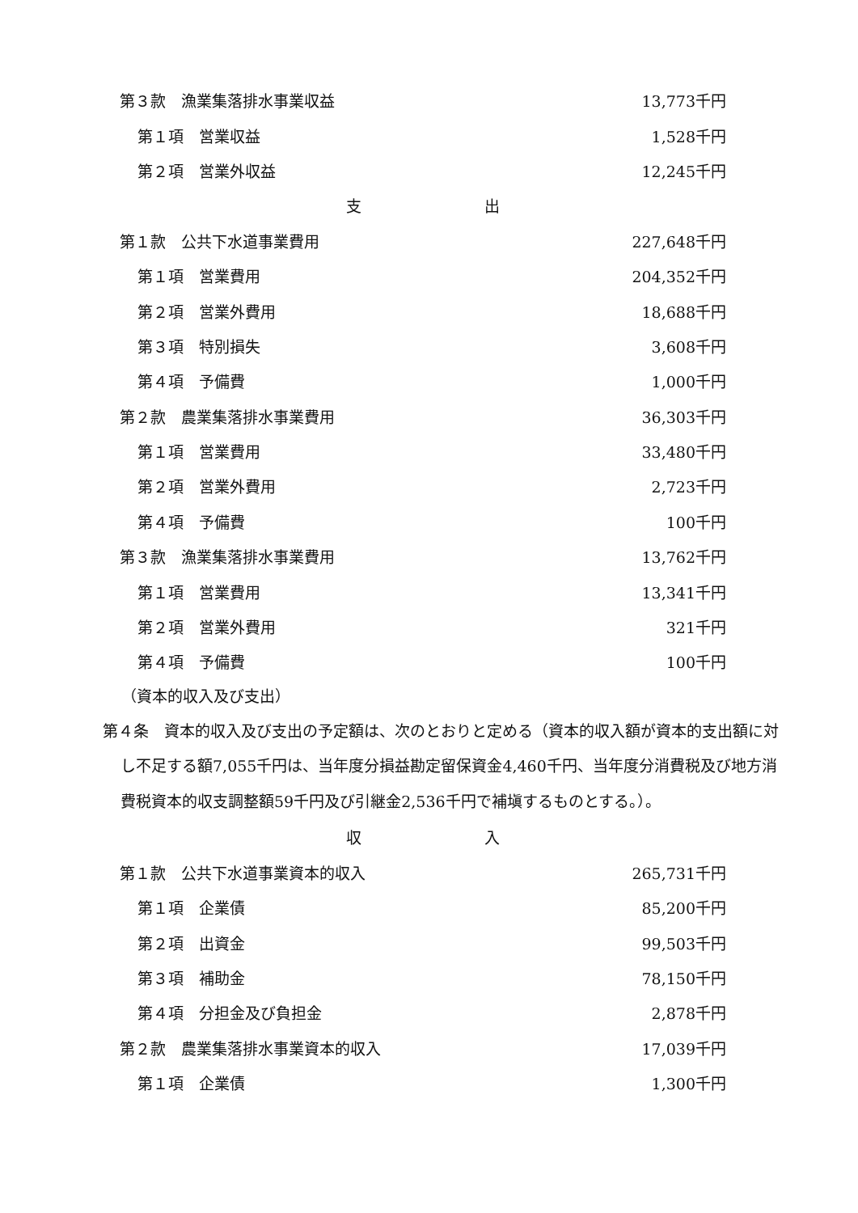| 第３款 漁業集落排水事業収益 | 13,773千円 |
| 第１項 営業収益 | 1,528千円 |
| 第２項 営業外収益 | 12,245千円 |
| 支 出 | |
| 第１款 公共下水道事業費用 | 227,648千円 |
| 第１項 営業費用 | 204,352千円 |
| 第２項 営業外費用 | 18,688千円 |
| 第３項 特別損失 | 3,608千円 |
| 第４項 予備費 | 1,000千円 |
| 第２款 農業集落排水事業費用 | 36,303千円 |
| 第１項 営業費用 | 33,480千円 |
| 第２項 営業外費用 | 2,723千円 |
| 第４項 予備費 | 100千円 |
| 第３款 漁業集落排水事業費用 | 13,762千円 |
| 第１項 営業費用 | 13,341千円 |
| 第２項 営業外費用 | 321千円 |
| 第４項 予備費 | 100千円 |
（資本的収入及び支出）
第４条　資本的収入及び支出の予定額は、次のとおりと定める（資本的収入額が資本的支出額に対し不足する額7,055千円は、当年度分損益勘定留保資金4,460千円、当年度分消費税及び地方消費税資本的収支調整額59千円及び引継金2,536千円で補塡するものとする。）。
| 収 入 | |
| 第１款 公共下水道事業資本的収入 | 265,731千円 |
| 第１項 企業債 | 85,200千円 |
| 第２項 出資金 | 99,503千円 |
| 第３項 補助金 | 78,150千円 |
| 第４項 分担金及び負担金 | 2,878千円 |
| 第２款 農業集落排水事業資本的収入 | 17,039千円 |
| 第１項 企業債 | 1,300千円 |